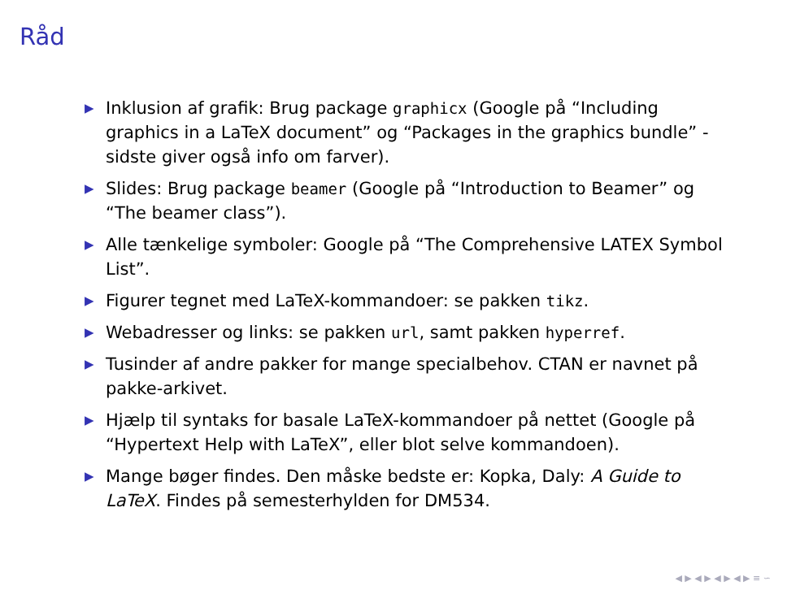Råd
▶ Inklusion af grafik: Brug package graphicx (Google på “Including graphics in a LaTeX document” og “Packages in the graphics bundle” - sidste giver også info om farver).
▶ Slides: Brug package beamer (Google på “Introduction to Beamer” og “The beamer class”).
▶ Alle tænkelige symboler: Google på “The Comprehensive LATEX Symbol List”.
▶ Figurer tegnet med LaTeX-kommandoer: se pakken tikz.
▶ Webadresser og links: se pakken url, samt pakken hyperref.
▶ Tusinder af andre pakker for mange specialbehov. CTAN er navnet på pakke-arkivet.
▶ Hjælp til syntaks for basale LaTeX-kommandoer på nettet (Google på “Hypertext Help with LaTeX”, eller blot selve kommandoen).
▶ Mange bøger findes. Den måske bedste er: Kopka, Daly: A Guide to LaTeX. Findes på semesterhylden for DM534.
◀ ▶ ◀ ▶ ◀ ▶ ◀ ▶ ≡ ∽